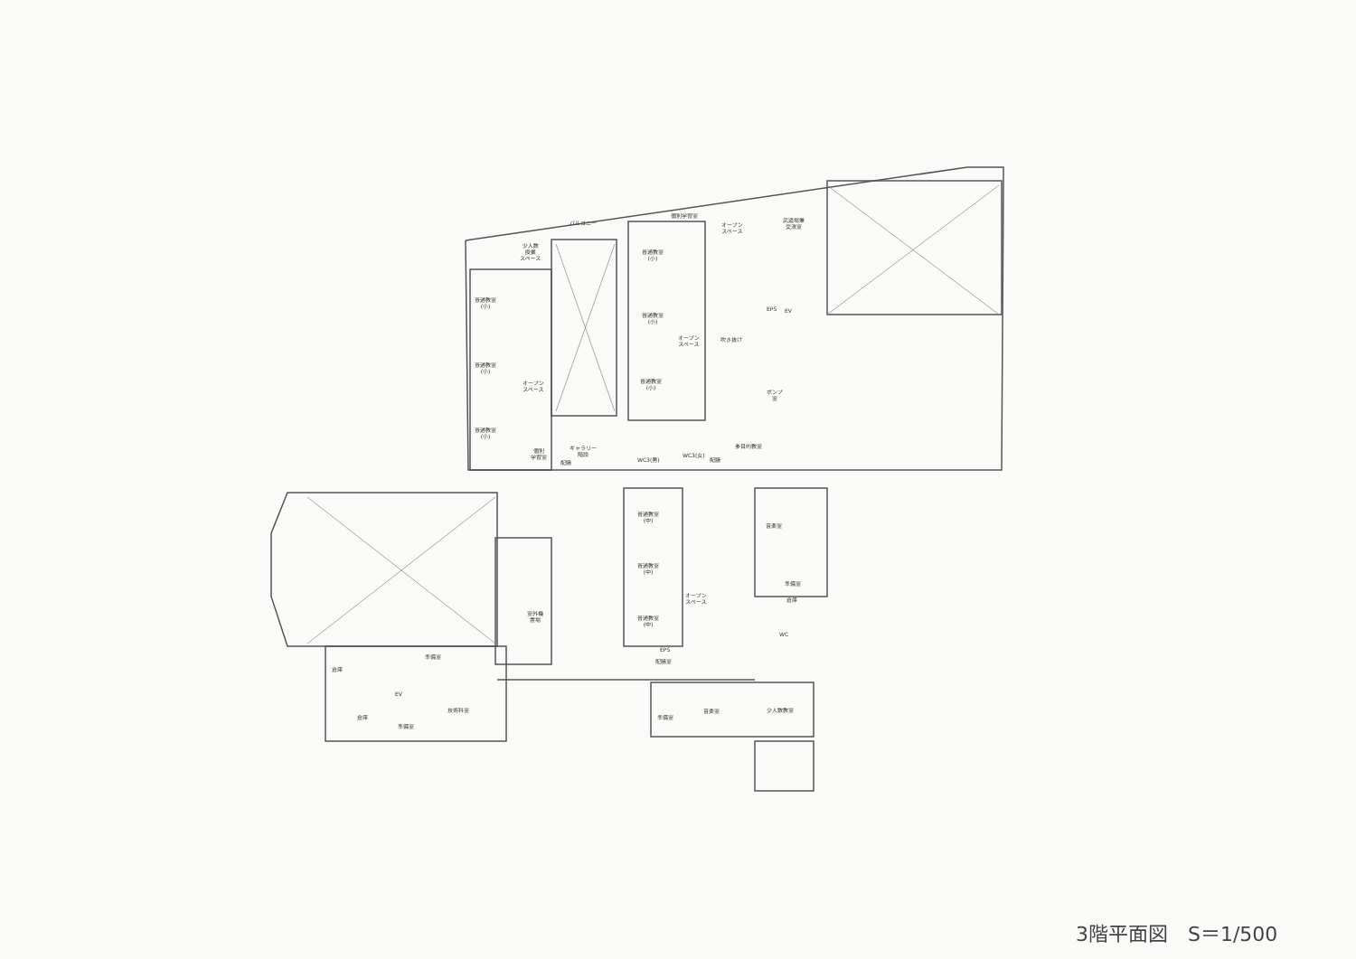バルコニー
個別学習室
オープン
スペース
武道場兼
交流室
少人数
授業
スペース
普通教室
(小)
普通教室
(小)
普通教室
(小)
オープン
スペース
吹き抜け
EPS EV
普通教室
(小)
オープン
スペース
普通教室
(小)
ポンプ
室
普通教室
(小)
多目的教室
個別
学習室
ギャラリー
階段
配膳 WC3(男)
WC3(女)
配膳
普通教室
(中)
音楽室
普通教室
(中)
準備室
オープン
スペース
倉庫
室外機
置場
普通教室
(中)
WC
EPS
配膳室
準備室
倉庫
EV
技術科室
倉庫
準備室
準備室
音楽室 少人数教室
3階平面図　S＝1/500